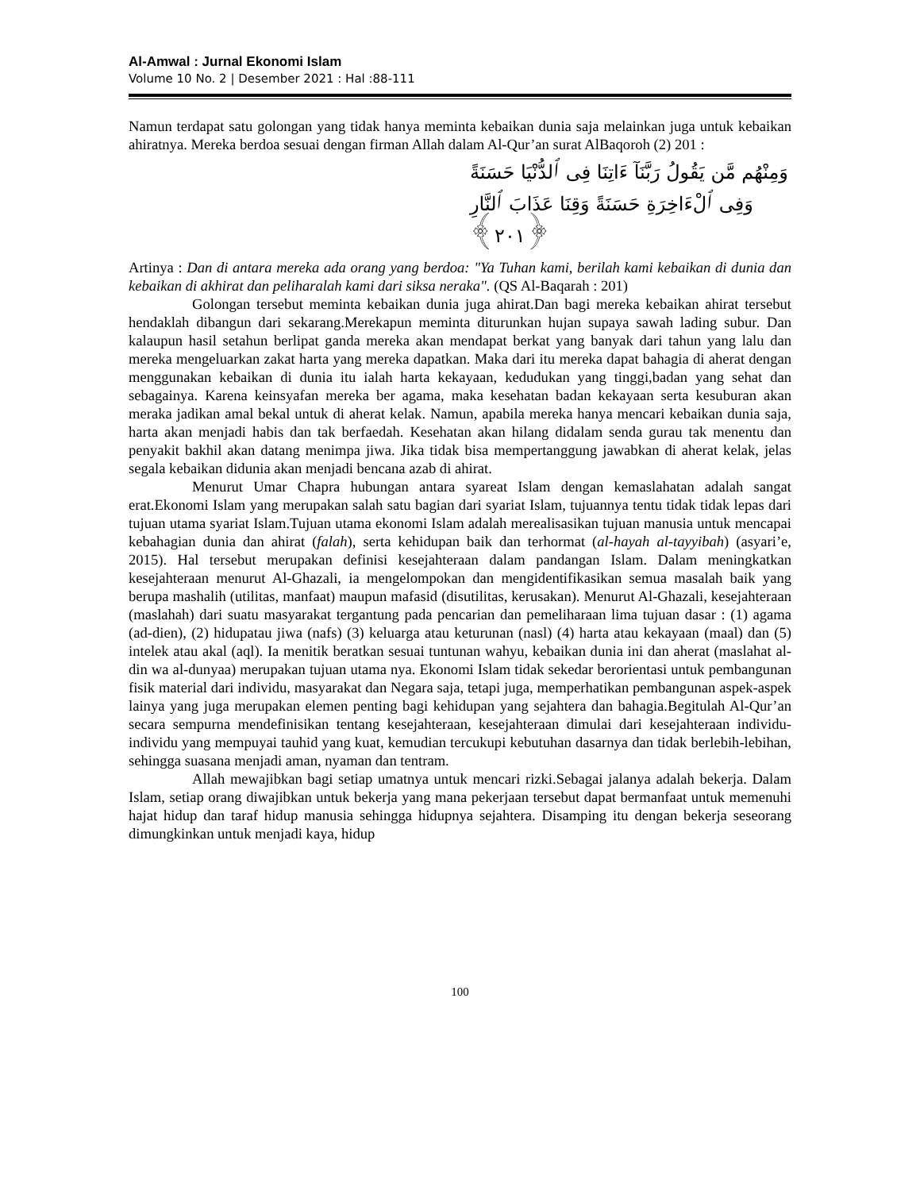Al-Amwal : Jurnal Ekonomi Islam
Volume 10 No. 2 | Desember 2021 : Hal :88-111
Namun terdapat satu golongan yang tidak hanya meminta kebaikan dunia saja melainkan juga untuk kebaikan ahiratnya. Mereka berdoa sesuai dengan firman Allah dalam Al-Qur’an surat AlBaqoroh (2) 201 :
وَمِنْهُم مَّن يَقُولُ رَبَّنَآ ءَاتِنَا فِى ٱلدُّنْيَا حَسَنَةً
وَفِى ٱلْءَاخِرَةِ حَسَنَةً وَقِنَا عَذَابَ ٱلنَّارِ ﴿٢٠١﴾
Artinya : Dan di antara mereka ada orang yang berdoa: "Ya Tuhan kami, berilah kami kebaikan di dunia dan kebaikan di akhirat dan peliharalah kami dari siksa neraka". (QS Al-Baqarah : 201)
Golongan tersebut meminta kebaikan dunia juga ahirat.Dan bagi mereka kebaikan ahirat tersebut hendaklah dibangun dari sekarang.Merekapun meminta diturunkan hujan supaya sawah lading subur. Dan kalaupun hasil setahun berlipat ganda mereka akan mendapat berkat yang banyak dari tahun yang lalu dan mereka mengeluarkan zakat harta yang mereka dapatkan. Maka dari itu mereka dapat bahagia di aherat dengan menggunakan kebaikan di dunia itu ialah harta kekayaan, kedudukan yang tinggi,badan yang sehat dan sebagainya. Karena keinsyafan mereka ber agama, maka kesehatan badan kekayaan serta kesuburan akan meraka jadikan amal bekal untuk di aherat kelak. Namun, apabila mereka hanya mencari kebaikan dunia saja, harta akan menjadi habis dan tak berfaedah. Kesehatan akan hilang didalam senda gurau tak menentu dan penyakit bakhil akan datang menimpa jiwa. Jika tidak bisa mempertanggung jawabkan di aherat kelak, jelas segala kebaikan didunia akan menjadi bencana azab di ahirat.
Menurut Umar Chapra hubungan antara syareat Islam dengan kemaslahatan adalah sangat erat.Ekonomi Islam yang merupakan salah satu bagian dari syariat Islam, tujuannya tentu tidak tidak lepas dari tujuan utama syariat Islam.Tujuan utama ekonomi Islam adalah merealisasikan tujuan manusia untuk mencapai kebahagian dunia dan ahirat (falah), serta kehidupan baik dan terhormat (al-hayah al-tayyibah) (asyari’e, 2015). Hal tersebut merupakan definisi kesejahteraan dalam pandangan Islam. Dalam meningkatkan kesejahteraan menurut Al-Ghazali, ia mengelompokan dan mengidentifikasikan semua masalah baik yang berupa mashalih (utilitas, manfaat) maupun mafasid (disutilitas, kerusakan). Menurut Al-Ghazali, kesejahteraan (maslahah) dari suatu masyarakat tergantung pada pencarian dan pemeliharaan lima tujuan dasar : (1) agama (ad-dien), (2) hidupatau jiwa (nafs) (3) keluarga atau keturunan (nasl) (4) harta atau kekayaan (maal) dan (5) intelek atau akal (aql). Ia menitik beratkan sesuai tuntunan wahyu, kebaikan dunia ini dan aherat (maslahat al-din wa al-dunyaa) merupakan tujuan utama nya. Ekonomi Islam tidak sekedar berorientasi untuk pembangunan fisik material dari individu, masyarakat dan Negara saja, tetapi juga, memperhatikan pembangunan aspek-aspek lainya yang juga merupakan elemen penting bagi kehidupan yang sejahtera dan bahagia.Begitulah Al-Qur’an secara sempurna mendefinisikan tentang kesejahteraan, kesejahteraan dimulai dari kesejahteraan individu-individu yang mempuyai tauhid yang kuat, kemudian tercukupi kebutuhan dasarnya dan tidak berlebih-lebihan, sehingga suasana menjadi aman, nyaman dan tentram.
Allah mewajibkan bagi setiap umatnya untuk mencari rizki.Sebagai jalanya adalah bekerja. Dalam Islam, setiap orang diwajibkan untuk bekerja yang mana pekerjaan tersebut dapat bermanfaat untuk memenuhi hajat hidup dan taraf hidup manusia sehingga hidupnya sejahtera. Disamping itu dengan bekerja seseorang dimungkinkan untuk menjadi kaya, hidup
100